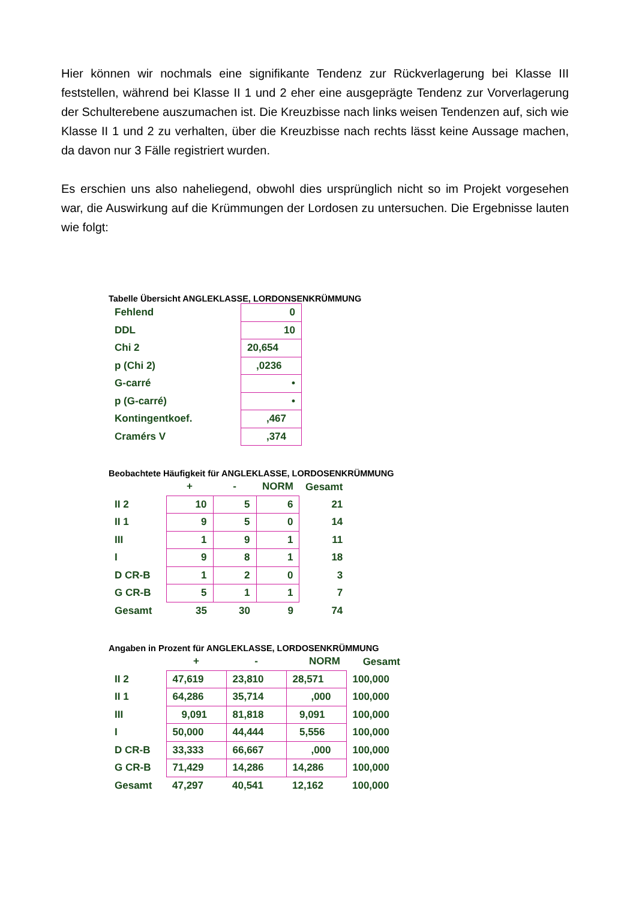Hier können wir nochmals eine signifikante Tendenz zur Rückverlagerung bei Klasse III feststellen, während bei Klasse II 1 und 2 eher eine ausgeprägte Tendenz zur Vorverlagerung der Schulterebene auszumachen ist. Die Kreuzbisse nach links weisen Tendenzen auf, sich wie Klasse II 1 und 2 zu verhalten, über die Kreuzbisse nach rechts lässt keine Aussage machen, da davon nur 3 Fälle registriert wurden.
Es erschien uns also naheliegend, obwohl dies ursprünglich nicht so im Projekt vorgesehen war, die Auswirkung auf die Krümmungen der Lordosen zu untersuchen. Die Ergebnisse lauten wie folgt:
Tabelle Übersicht ANGLEKLASSE, LORDONSENKRÜMMUNG
| Fehlend | 0 |
| DDL | 10 |
| Chi 2 | 20,654 |
| p (Chi 2) | ,0236 |
| G-carré | • |
| p (G-carré) | • |
| Kontingentkoef. | ,467 |
| Cramérs V | ,374 |
Beobachtete Häufigkeit für ANGLEKLASSE, LORDOSENKRÜMMUNG
| | + | - | NORM | Gesamt |
| --- | --- | --- | --- | --- |
| II 2 | 10 | 5 | 6 | 21 |
| II 1 | 9 | 5 | 0 | 14 |
| III | 1 | 9 | 1 | 11 |
| I | 9 | 8 | 1 | 18 |
| D CR-B | 1 | 2 | 0 | 3 |
| G CR-B | 5 | 1 | 1 | 7 |
| Gesamt | 35 | 30 | 9 | 74 |
Angaben in Prozent für ANGLEKLASSE, LORDOSENKRÜMMUNG
| | + | - | NORM | Gesamt |
| --- | --- | --- | --- | --- |
| II 2 | 47,619 | 23,810 | 28,571 | 100,000 |
| II 1 | 64,286 | 35,714 | ,000 | 100,000 |
| III | 9,091 | 81,818 | 9,091 | 100,000 |
| I | 50,000 | 44,444 | 5,556 | 100,000 |
| D CR-B | 33,333 | 66,667 | ,000 | 100,000 |
| G CR-B | 71,429 | 14,286 | 14,286 | 100,000 |
| Gesamt | 47,297 | 40,541 | 12,162 | 100,000 |